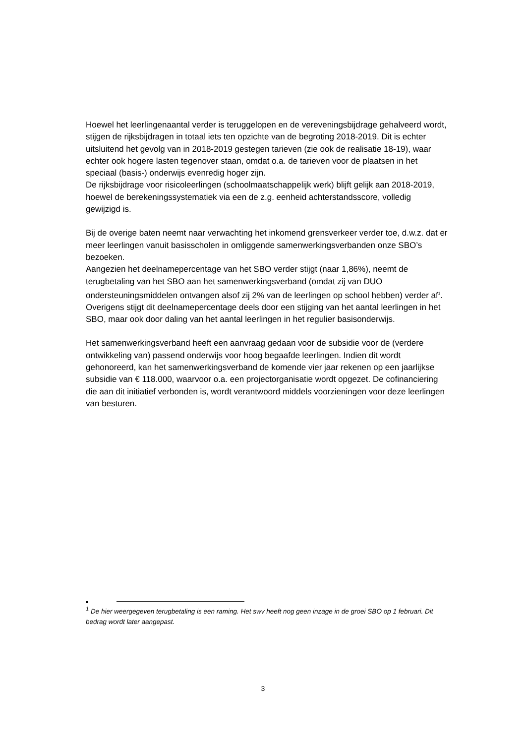Hoewel het leerlingenaantal verder is teruggelopen en de vereveningsbijdrage gehalveerd wordt, stijgen de rijksbijdragen in totaal iets ten opzichte van de begroting 2018-2019. Dit is echter uitsluitend het gevolg van in 2018-2019 gestegen tarieven (zie ook de realisatie 18-19), waar echter ook hogere lasten tegenover staan, omdat o.a. de tarieven voor de plaatsen in het speciaal (basis-) onderwijs evenredig hoger zijn.
De rijksbijdrage voor risicoleerlingen (schoolmaatschappelijk werk) blijft gelijk aan 2018-2019, hoewel de berekeningssystematiek via een de z.g. eenheid achterstandsscore, volledig gewijzigd is.
Bij de overige baten neemt naar verwachting het inkomend grensverkeer verder toe, d.w.z. dat er meer leerlingen vanuit basisscholen in omliggende samenwerkingsverbanden onze SBO’s bezoeken.
Aangezien het deelnamepercentage van het SBO verder stijgt (naar 1,86%), neemt de terugbetaling van het SBO aan het samenwerkingsverband (omdat zij van DUO ondersteuningsmiddelen ontvangen alsof zij 2% van de leerlingen op school hebben) verder af<sup>1</sup>. Overigens stijgt dit deelnamepercentage deels door een stijging van het aantal leerlingen in het SBO, maar ook door daling van het aantal leerlingen in het regulier basisonderwijs.
Het samenwerkingsverband heeft een aanvraag gedaan voor de subsidie voor de (verdere ontwikkeling van) passend onderwijs voor hoog begaafde leerlingen. Indien dit wordt gehonoreerd, kan het samenwerkingsverband de komende vier jaar rekenen op een jaarlijkse subsidie van € 118.000, waarvoor o.a. een projectorganisatie wordt opgezet. De cofinanciering die aan dit initiatief verbonden is, wordt verantwoord middels voorzieningen voor deze leerlingen van besturen.
<sup>1</sup> De hier weergegeven terugbetaling is een raming. Het swv heeft nog geen inzage in de groei SBO op 1 februari. Dit bedrag wordt later aangepast.
3